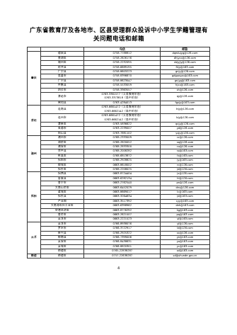广东省教育厅及各地市、区县受理群众投诉中小学生学籍管理有关问题电话和邮箱
| | | 电话 | 邮箱 |
| --- | --- | --- | --- |
| 肇庆 | 德庆县 | 0758-7788812 | dqedujyg@126.com |
| | 鼎湖区 | 0758-2626176 | dhjyxx@126.com |
| | 端州区 | 0758-2232095 | dzjyjjy@126.com |
| | 封开县 | 0758-6689195 | fkjy@163.com |
| | 广宁县 | 0758-8603223 | gnjy@126.com |
| | 高要市 | 0758-8396670 | gdgaoyao@163.com |
| | 广宁县 | 0758-8623047 | gnjyg@163.com |
| | 怀集县 | 0758-5533059 | hjxx@163.com |
| | 四会市 | 0758-3363557 | sh@126.com |
| | 清远市 | 0763-3361577（义务教育阶段） 0763-3373818（高中阶段） | qy@126.com |
| | 佛冈县 | 0763-4284013 | fgxjy@163.com |
| 清远 | 连南县 | 0763-6661472（义务教育阶段） 0763-6662142（高中阶段） | lnjy@126.com |
| | 连州市 | 0763-6661472（义务教育阶段） 0763-6662142（高中阶段） | lzjy@126.com |
| | 清新区 | 0763-5836622 | qxjy@126.com |
| | 英德市 | 0763-2239007 | yd@126.com |
| | 阳山县 | 0763-7881102 | ysjy@126.com |
| 潮州 | 潮州市 | 0768-2333009 | cz@126.com |
| | 湘桥区 | 0768-2820052 | xq@126.com |
| | 潮安区 | 0768-2833300 | ca@126.com |
| | 饶平县 | 0768-2008282 | rp@163.com |
| | 枫溪区 | 0768-6813872 | fx@163.com |
| | 揭阳市 | 0768-2928825 | jy@163.com |
| | 榕城区 | 0663-8618002 | rc@126.com |
| | 揭东区 | 0768-2208025 | jd@126.com |
| 揭阳 | 揭西县 | 0663-8724404 | jx@126.com |
| | 惠来县 | 0663-6282134 | hl@126.com |
| | 普宁市 | 0663-2762540 | pn@126.com |
| | 大南山侨区 | 0663-6452029 | dns@126.com |
| | 蓝城区 | 0663-8669017 | lc@163.com |
| | 揭东县 | 0663-3264634 | jd@163.com |
| | 产业园 | 0663-3517392 | cyy@163.com |
| | 大南海石化工业区 | 0663-6398962 | dnh@163.com |
| | 空港经济区 | 0663-8776292 | kg@163.com |
| | 普侨区 | 0663-2621507 | pq@163.com |
| | 云浮市 | 0663-2221523 | yf@163.com |
| 云浮 | 云浮市 | 0766-8938076 | yf@126.com |
| | 罗定市 | 0766-3722917 | ld@126.com |
| | 新兴县 | 0766-2925322 | xx@126.com |
| | 郁南县 | 0766-7399006 | yn@163.com |
| | 云安区 | 0766-8438631 | ya@163.com |
| | 云城区 | 0766-8820301 | yc@163.com |
| | 顺德区 | 0765-22838287 | sd@163.com |
| 顺德 | 顺德区 | 0757-22638287 | sd@shunde.gov.cn |
4